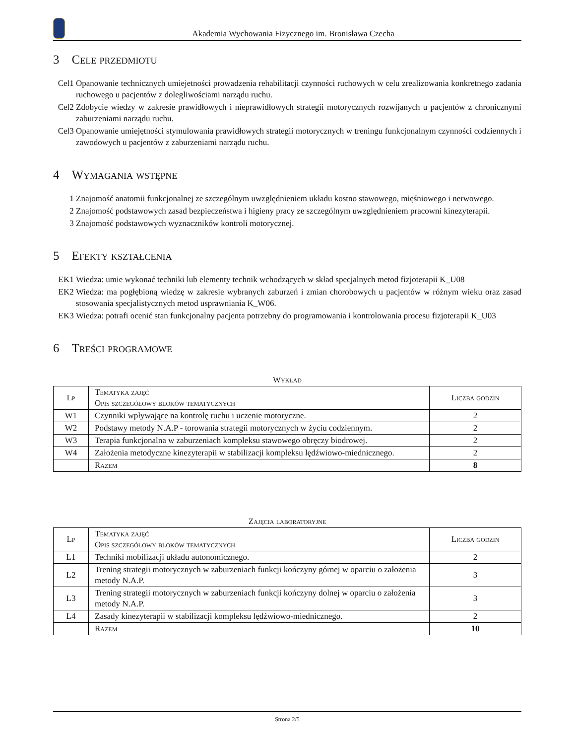Akademia Wychowania Fizycznego im. Bronisława Czecha
3 Cele przedmiotu
Cel1 Opanowanie technicznych umiejetności prowadzenia rehabilitacji czynności ruchowych w celu zrealizowania konkretnego zadania ruchowego u pacjentów z dolegliwościami narządu ruchu.
Cel2 Zdobycie wiedzy w zakresie prawidłowych i nieprawidłowych strategii motorycznych rozwijanych u pacjentów z chronicznymi zaburzeniami narządu ruchu.
Cel3 Opanowanie umiejętności stymulowania prawidłowych strategii motorycznych w treningu funkcjonalnym czynności codziennych i zawodowych u pacjentów z zaburzeniami narządu ruchu.
4 Wymagania wstępne
1 Znajomość anatomii funkcjonalnej ze szczególnym uwzględnieniem układu kostno stawowego, mięśniowego i nerwowego.
2 Znajomość podstawowych zasad bezpieczeństwa i higieny pracy ze szczególnym uwzględnieniem pracowni kinezyterapii.
3 Znajomość podstawowych wyznaczników kontroli motorycznej.
5 Efekty kształcenia
EK1 Wiedza: umie wykonać techniki lub elementy technik wchodzących w skład specjalnych metod fizjoterapii K_U08
EK2 Wiedza: ma pogłębioną wiedzę w zakresie wybranych zaburzeń i zmian chorobowych u pacjentów w różnym wieku oraz zasad stosowania specjalistycznych metod usprawniania K_W06.
EK3 Wiedza: potrafi ocenić stan funkcjonalny pacjenta potrzebny do programowania i kontrolowania procesu fizjoterapii K_U03
6 Treści programowe
Wykład
| Lp | Tematyka zajęć Opis szczegółowy bloków tematycznych | Liczba godzin |
| --- | --- | --- |
| W1 | Czynniki wpływające na kontrolę ruchu i uczenie motoryczne. | 2 |
| W2 | Podstawy metody N.A.P - torowania strategii motorycznych w życiu codziennym. | 2 |
| W3 | Terapia funkcjonalna w zaburzeniach kompleksu stawowego obręczy biodrowej. | 2 |
| W4 | Założenia metodyczne kinezyterapii w stabilizacji kompleksu lędźwiowo-miednicznego. | 2 |
| | Razem | 8 |
Zajęcia laboratoryjne
| Lp | Tematyka zajęć Opis szczegółowy bloków tematycznych | Liczba godzin |
| --- | --- | --- |
| L1 | Techniki mobilizacji układu autonomicznego. | 2 |
| L2 | Trening strategii motorycznych w zaburzeniach funkcji kończyny górnej w oparciu o założenia metody N.A.P. | 3 |
| L3 | Trening strategii motorycznych w zaburzeniach funkcji kończyny dolnej w oparciu o założenia metody N.A.P. | 3 |
| L4 | Zasady kinezyterapii w stabilizacji kompleksu lędźwiowo-miednicznego. | 2 |
| | Razem | 10 |
Strona 2/5